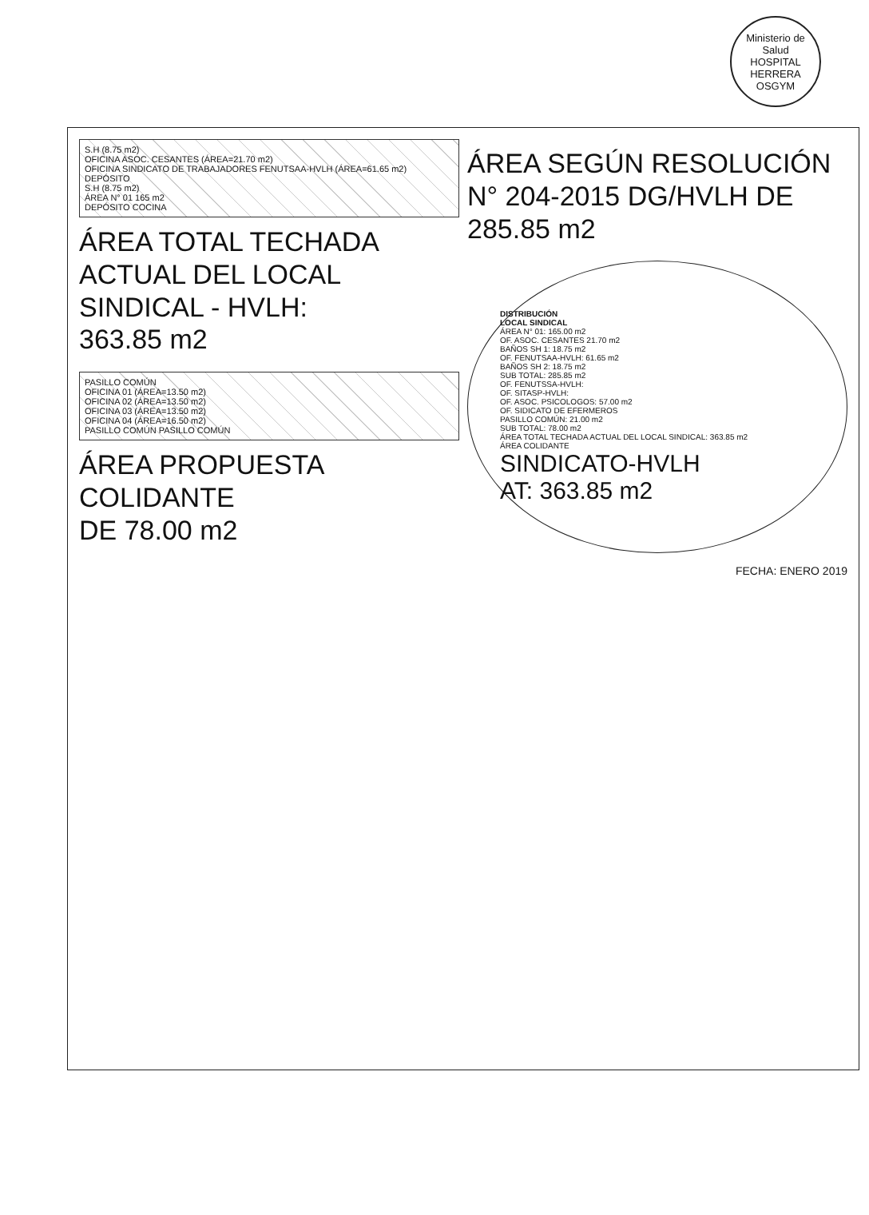Ministerio de Salud
HOSPITAL HERRERA
OSGYM
S.H (8.75 m2)
OFICINA ASOC. CESANTES (ÁREA=21.70 m2)
OFICINA SINDICATO DE TRABAJADORES FENUTSAA-HVLH (ÁREA=61.65 m2)
DEPÓSITO
S.H (8.75 m2)
ÁREA N° 01 165 m2
DEPÓSITO COCINA
ÁREA TOTAL TECHADA
ACTUAL DEL LOCAL
SINDICAL - HVLH:
363.85 m2
PASILLO COMÚN
OFICINA 01 (ÁREA=13.50 m2)
OFICINA 02 (ÁREA=13.50 m2)
OFICINA 03 (ÁREA=13.50 m2)
OFICINA 04 (ÁREA=16.50 m2)
PASILLO COMÚN PASILLO COMÚN
ÁREA PROPUESTA
COLIDANTE
DE 78.00 m2
ÁREA SEGÚN RESOLUCIÓN
N° 204-2015 DG/HVLH DE
285.85 m2
DISTRIBUCIÓN
LOCAL SINDICAL
ÁREA N° 01: 165.00 m2
OF. ASOC. CESANTES 21.70 m2
BAÑOS SH 1: 18.75 m2
OF. FENUTSAA-HVLH: 61.65 m2
BAÑOS SH 2: 18.75 m2
SUB TOTAL: 285.85 m2
OF. FENUTSSA-HVLH:
OF. SITASP-HVLH:
OF. ASOC. PSICOLOGOS: 57.00 m2
OF. SIDICATO DE EFERMEROS
PASILLO COMÚN: 21.00 m2
SUB TOTAL: 78.00 m2
ÁREA TOTAL TECHADA ACTUAL DEL LOCAL SINDICAL: 363.85 m2
ÁREA COLIDANTE
SINDICATO-HVLH
AT: 363.85 m2
FECHA: ENERO 2019